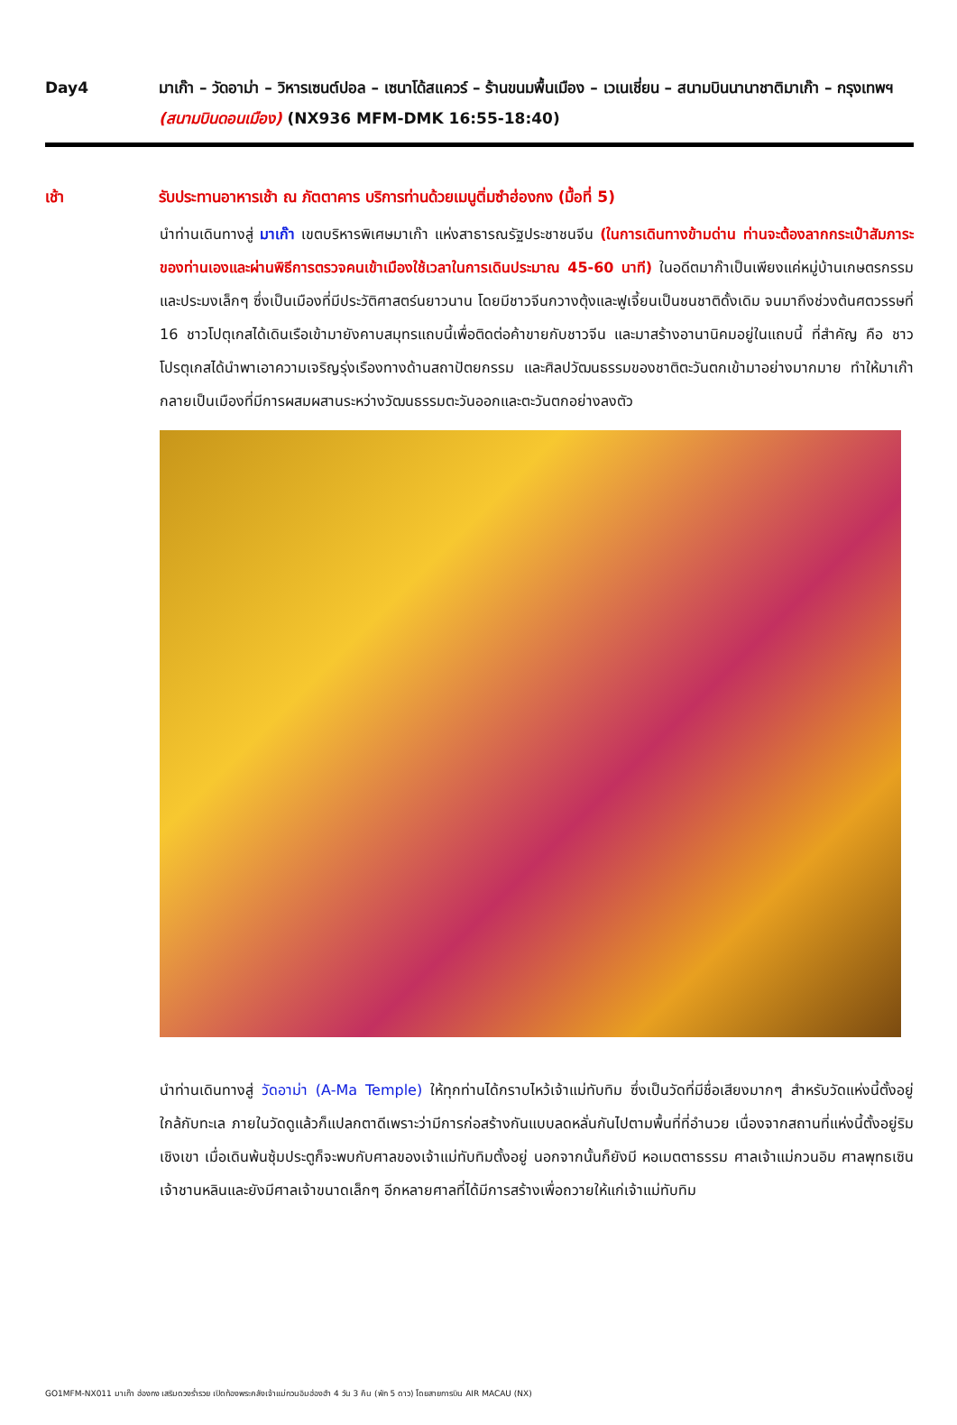Day4 มาเก๊า – วัดอาม่า – วิหารเซนต์ปอล – เซนาโด้สแควร์ – ร้านขนมพื้นเมือง – เวเนเชี่ยน – สนามบินนานาชาติมาเก๊า – กรุงเทพฯ (สนามบินดอนเมือง) (NX936 MFM-DMK 16:55-18:40)
เช้า รับประทานอาหารเช้า ณ ภัตตาคาร บริการท่านด้วยเมนูติ่มซำฮ่องกง (มื้อที่ 5)
นำท่านเดินทางสู่ มาเก๊า เขตบริหารพิเศษมาเก๊า แห่งสาธารณรัฐประชาชนจีน (ในการเดินทางข้ามด่าน ท่านจะต้องลากกระเป๋าสัมภาระของท่านเองและผ่านพิธีการตรวจคนเข้าเมืองใช้เวลาในการเดินประมาณ 45-60 นาที) ในอดีตมาก๊าเป็นเพียงแค่หมู่บ้านเกษตรกรรมและประมงเล็กๆ ซึ่งเป็นเมืองที่มีประวัติศาสตร์นยาวนาน โดยมีชาวจีนกวางตุ้งและฟูเจี้ยนเป็นชนชาติดั้งเดิม จนมาถึงช่วงต้นศตวรรษที่ 16 ชาวโปตุเกสได้เดินเรือเข้ามายังคาบสมุทรแถบนี้เพื่อติดต่อค้าขายกับชาวจีน และมาสร้างอานานิคมอยู่ในแถบนี้ ที่สำคัญ คือ ชาวโปรตุเกสได้นำพาเอาความเจริญรุ่งเรืองทางด้านสถาปัตยกรรม และศิลปวัฒนธรรมของชาติตะวันตกเข้ามาอย่างมากมาย ทำให้มาเก๊ากลายเป็นเมืองที่มีการผสมผสานระหว่างวัฒนธรรมตะวันออกและตะวันตกอย่างลงตัว
นำท่านเดินทางสู่ วัดอาม่า (A-Ma Temple) ให้ทุกท่านได้กราบไหว้เจ้าแม่ทับทิม ซึ่งเป็นวัดที่มีชื่อเสียงมากๆ สำหรับวัดแห่งนี้ตั้งอยู่ ใกล้กับทะเล ภายในวัดดูแล้วก็แปลกตาดีเพราะว่ามีการก่อสร้างกันแบบลดหลั่นกันไปตามพื้นที่ที่อำนวย เนื่องจากสถานที่แห่งนี้ตั้งอยู่ริมเชิงเขา เมื่อเดินพ้นซุ้มประตูก็จะพบกับศาลของเจ้าแม่ทับทิมตั้งอยู่ นอกจากนั้นก็ยังมี หอเมตตาธรรม ศาลเจ้าแม่กวนอิม ศาลพุทธเซินเจ้าชานหลินและยังมีศาลเจ้าขนาดเล็กๆ อีกหลายศาลที่ได้มีการสร้างเพื่อถวายให้แก่เจ้าแม่ทับทิม
GO1MFM-NX011 มาเก๊า ฮ่องกง เสริมดวงร่ำรวย เปิดท้องพระคลังเจ้าแม่กวนอิมฮ่องฮำ 4 วัน 3 คืน (พัก 5 ดาว) โดยสายการบิน AIR MACAU (NX)